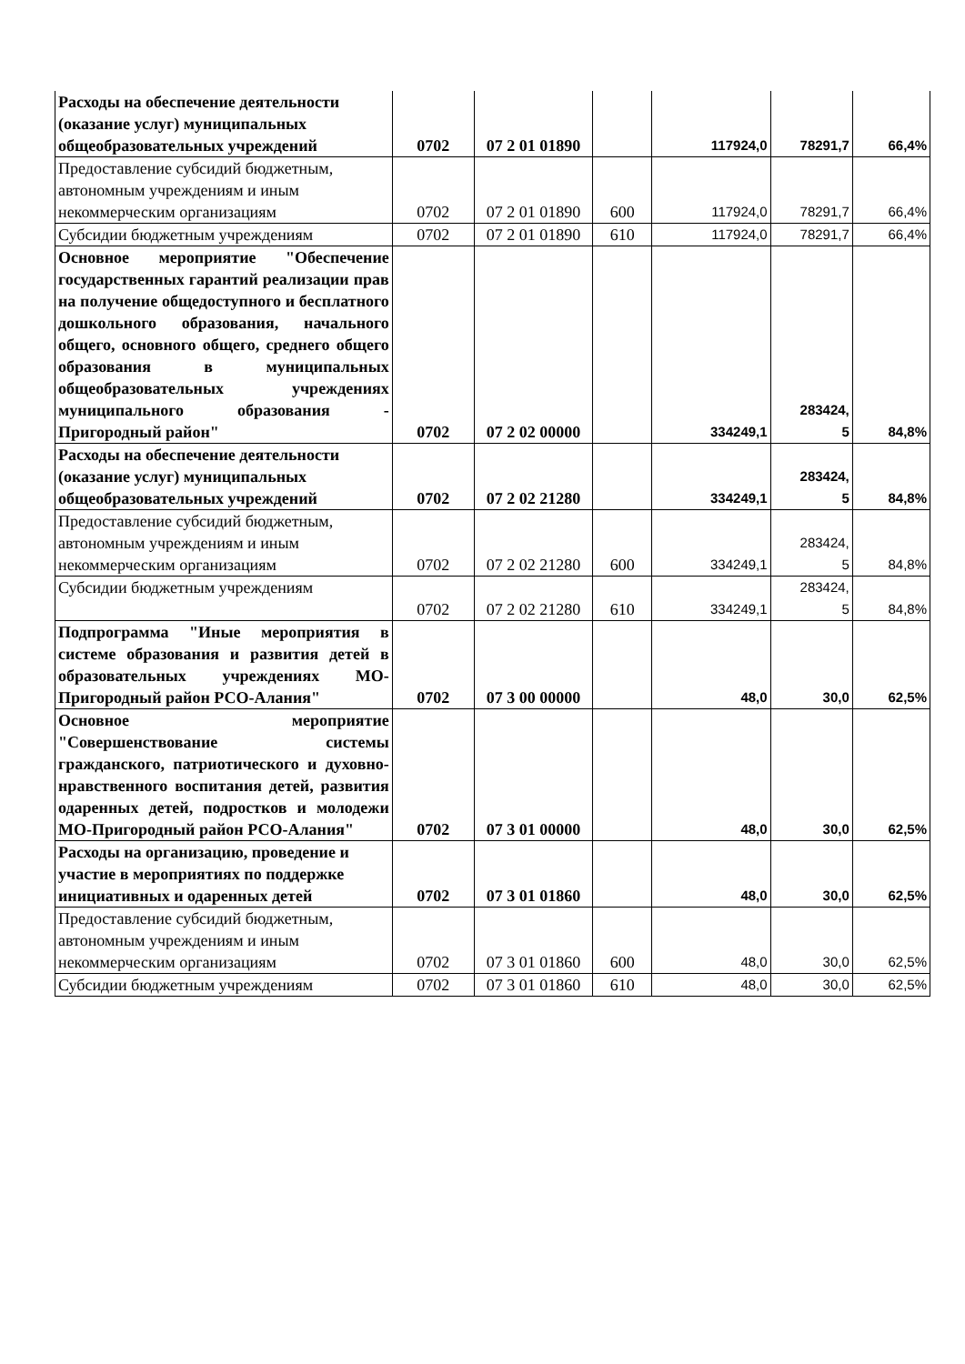| Расходы на обеспечение деятельности (оказание услуг) муниципальных общеобразовательных учреждений | 0702 | 07 2 01 01890 | | 117924,0 | 78291,7 | 66,4% |
| Предоставление субсидий бюджетным, автономным учреждениям и иным некоммерческим организациям | 0702 | 07 2 01 01890 | 600 | 117924,0 | 78291,7 | 66,4% |
| Субсидии бюджетным учреждениям | 0702 | 07 2 01 01890 | 610 | 117924,0 | 78291,7 | 66,4% |
| Основное мероприятие "Обеспечение государственных гарантий реализации прав на получение общедоступного и бесплатного дошкольного образования, начального общего, основного общего, среднего общего образования в муниципальных общеобразовательных учреждениях муниципального образования - Пригородный район" | 0702 | 07 2 02 00000 | | 334249,1 | 283424, 5 | 84,8% |
| Расходы на обеспечение деятельности (оказание услуг) муниципальных общеобразовательных учреждений | 0702 | 07 2 02 21280 | | 334249,1 | 283424, 5 | 84,8% |
| Предоставление субсидий бюджетным, автономным учреждениям и иным некоммерческим организациям | 0702 | 07 2 02 21280 | 600 | 334249,1 | 283424, 5 | 84,8% |
| Субсидии бюджетным учреждениям | 0702 | 07 2 02 21280 | 610 | 334249,1 | 283424, 5 | 84,8% |
| Подпрограмма "Иные мероприятия в системе образования и развития детей в образовательных учреждениях МО-Пригородный район РСО-Алания" | 0702 | 07 3 00 00000 | | 48,0 | 30,0 | 62,5% |
| Основное мероприятие "Совершенствование системы гражданского, патриотического и духовно-нравственного воспитания детей, развития одаренных детей, подростков и молодежи МО-Пригородный район РСО-Алания" | 0702 | 07 3 01 00000 | | 48,0 | 30,0 | 62,5% |
| Расходы на организацию, проведение и участие в мероприятиях по поддержке инициативных и одаренных детей | 0702 | 07 3 01 01860 | | 48,0 | 30,0 | 62,5% |
| Предоставление субсидий бюджетным, автономным учреждениям и иным некоммерческим организациям | 0702 | 07 3 01 01860 | 600 | 48,0 | 30,0 | 62,5% |
| Субсидии бюджетным учреждениям | 0702 | 07 3 01 01860 | 610 | 48,0 | 30,0 | 62,5% |